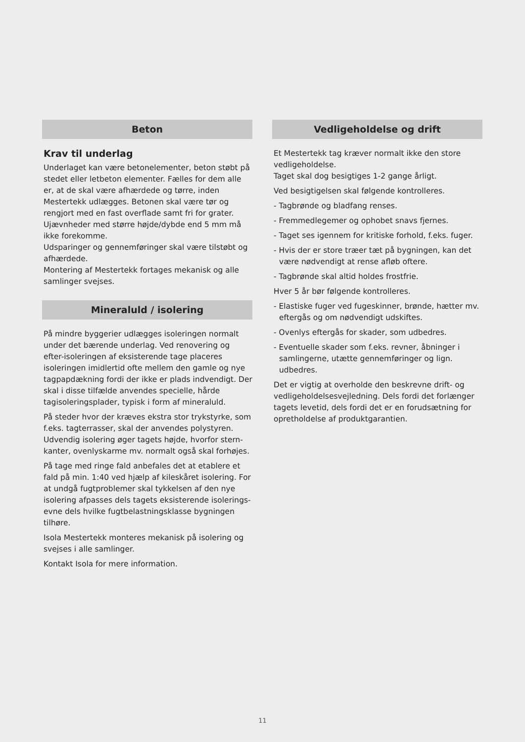Beton
Krav til underlag
Underlaget kan være betonelementer, beton støbt på stedet eller letbeton elementer. Fælles for dem alle er, at de skal være afhærdede og tørre, inden Mestertekk udlægges. Betonen skal være tør og rengjort med en fast overflade samt fri for grater.
Ujævnheder med større højde/dybde end 5 mm må ikke forekomme.
Udsparinger og gennemføringer skal være tilstøbt og afhærdede.
Montering af Mestertekk fortages mekanisk og alle samlinger svejses.
Mineraluld / isolering
På mindre byggerier udlægges isoleringen normalt under det bærende underlag. Ved renovering og efter-isoleringen af eksisterende tage placeres isoleringen imidlertid ofte mellem den gamle og nye tagpapdækning fordi der ikke er plads indvendigt. Der skal i disse tilfælde anvendes specielle, hårde tagisoleringsplader, typisk i form af mineraluld.
På steder hvor der kræves ekstra stor trykstyrke, som f.eks. tagterrasser, skal der anvendes polystyren. Udvendig isolering øger tagets højde, hvorfor stern-kanter, ovenlyskarme mv. normalt også skal forhøjes.
På tage med ringe fald anbefales det at etablere et fald på min. 1:40 ved hjælp af kileskåret isolering. For at undgå fugtproblemer skal tykkelsen af den nye isolering afpasses dels tagets eksisterende isolerings-evne dels hvilke fugtbelastningsklasse bygningen tilhøre.
Isola Mestertekk monteres mekanisk på isolering og svejses i alle samlinger.
Kontakt Isola for mere information.
Vedligeholdelse og drift
Et Mestertekk tag kræver normalt ikke den store vedligeholdelse.
Taget skal dog besigtiges 1-2 gange årligt.
Ved besigtigelsen skal følgende kontrolleres.
- Tagbrønde og bladfang renses.
- Fremmedlegemer og ophobet snavs fjernes.
- Taget ses igennem for kritiske forhold, f.eks. fuger.
- Hvis der er store træer tæt på bygningen, kan det være nødvendigt at rense afløb oftere.
- Tagbrønde skal altid holdes frostfrie.
Hver 5 år bør følgende kontrolleres.
- Elastiske fuger ved fugeskinner, brønde, hætter mv. eftergås og om nødvendigt udskiftes.
- Ovenlys eftergås for skader, som udbedres.
- Eventuelle skader som f.eks. revner, åbninger i samlingerne, utætte gennemføringer og lign. udbedres.
Det er vigtig at overholde den beskrevne drift- og vedligeholdelsesvejledning. Dels fordi det forlænger tagets levetid, dels fordi det er en forudsætning for opretholdelse af produktgarantien.
11